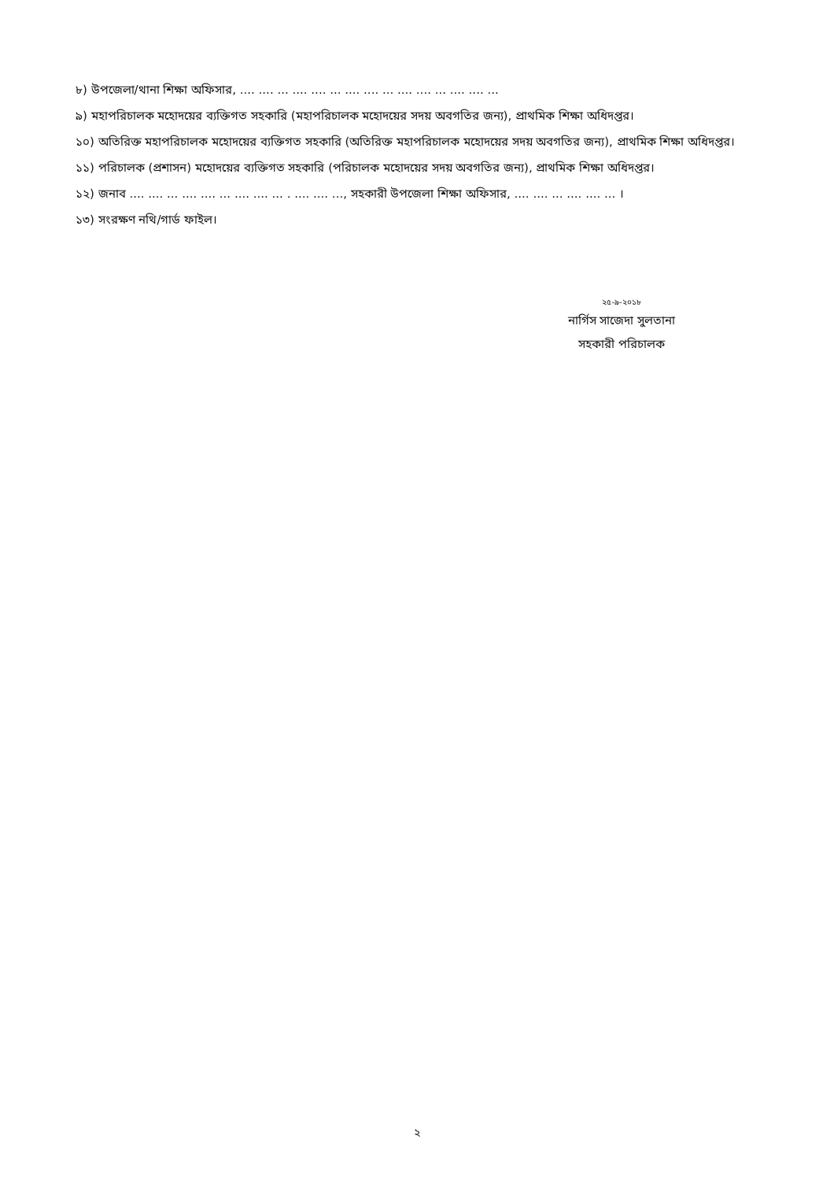৮) উপজেলা/থানা শিক্ষা অফিসার, .... .... ... .... .... ... .... .... ... .... .... ... .... .... ...
৯) মহাপরিচালক মহোদয়ের ব্যক্তিগত সহকারি (মহাপরিচালক মহোদয়ের সদয় অবগতির জন্য), প্রাথমিক শিক্ষা অধিদপ্তর।
১০) অতিরিক্ত মহাপরিচালক মহোদয়ের ব্যক্তিগত সহকারি (অতিরিক্ত মহাপরিচালক মহোদয়ের সদয় অবগতির জন্য), প্রাথমিক শিক্ষা অধিদপ্তর।
১১) পরিচালক (প্রশাসন) মহোদয়ের ব্যক্তিগত সহকারি (পরিচালক মহোদয়ের সদয় অবগতির জন্য), প্রাথমিক শিক্ষা অধিদপ্তর।
১২) জনাব .... .... ... .... .... ... .... .... ... . .... .... ..., সহকারী উপজেলা শিক্ষা অফিসার, .... .... ... .... .... ... ।
১৩) সংরক্ষণ নথি/গার্ড ফাইল।
২৫-৯-২০১৮
নার্গিস সাজেদা সুলতানা
সহকারী পরিচালক
২